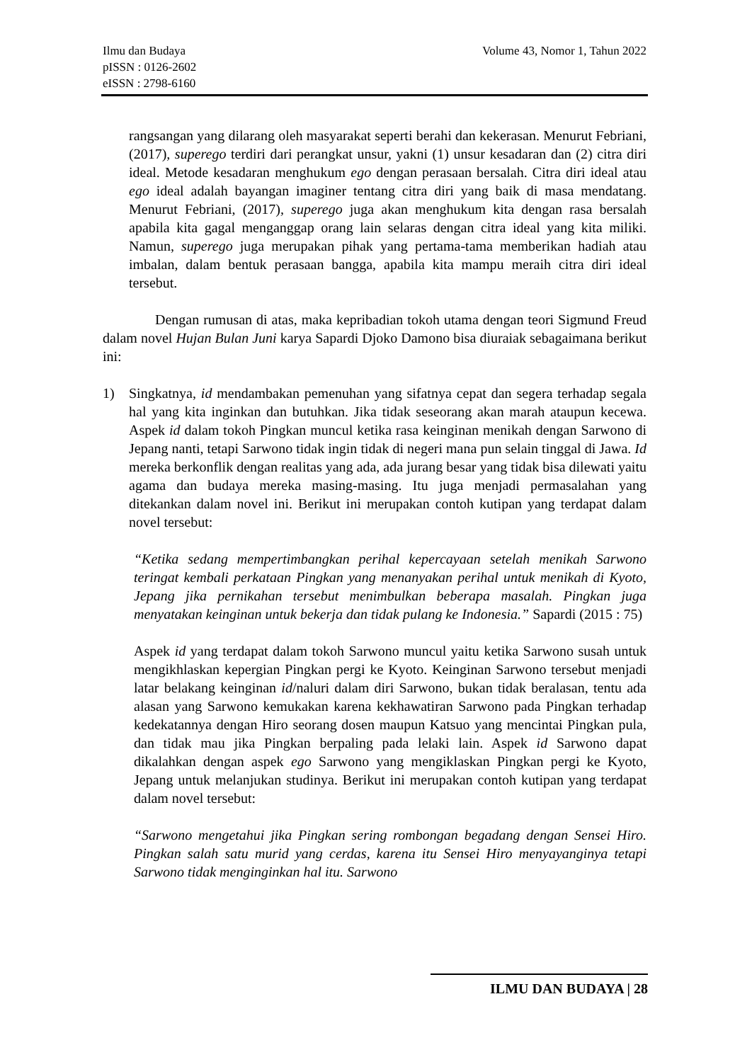Volume 43, Nomor 1, Tahun 2022 Ilmu dan Budaya
pISSN : 0126-2602
eISSN : 2798-6160
rangsangan yang dilarang oleh masyarakat seperti berahi dan kekerasan. Menurut Febriani, (2017), superego terdiri dari perangkat unsur, yakni (1) unsur kesadaran dan (2) citra diri ideal. Metode kesadaran menghukum ego dengan perasaan bersalah. Citra diri ideal atau ego ideal adalah bayangan imaginer tentang citra diri yang baik di masa mendatang. Menurut Febriani, (2017), superego juga akan menghukum kita dengan rasa bersalah apabila kita gagal menganggap orang lain selaras dengan citra ideal yang kita miliki. Namun, superego juga merupakan pihak yang pertama-tama memberikan hadiah atau imbalan, dalam bentuk perasaan bangga, apabila kita mampu meraih citra diri ideal tersebut.
Dengan rumusan di atas, maka kepribadian tokoh utama dengan teori Sigmund Freud dalam novel Hujan Bulan Juni karya Sapardi Djoko Damono bisa diuraiak sebagaimana berikut ini:
1) Singkatnya, id mendambakan pemenuhan yang sifatnya cepat dan segera terhadap segala hal yang kita inginkan dan butuhkan. Jika tidak seseorang akan marah ataupun kecewa. Aspek id dalam tokoh Pingkan muncul ketika rasa keinginan menikah dengan Sarwono di Jepang nanti, tetapi Sarwono tidak ingin tidak di negeri mana pun selain tinggal di Jawa. Id mereka berkonflik dengan realitas yang ada, ada jurang besar yang tidak bisa dilewati yaitu agama dan budaya mereka masing-masing. Itu juga menjadi permasalahan yang ditekankan dalam novel ini. Berikut ini merupakan contoh kutipan yang terdapat dalam novel tersebut:
“Ketika sedang mempertimbangkan perihal kepercayaan setelah menikah Sarwono teringat kembali perkataan Pingkan yang menanyakan perihal untuk menikah di Kyoto, Jepang jika pernikahan tersebut menimbulkan beberapa masalah. Pingkan juga menyatakan keinginan untuk bekerja dan tidak pulang ke Indonesia.” Sapardi (2015 : 75)
Aspek id yang terdapat dalam tokoh Sarwono muncul yaitu ketika Sarwono susah untuk mengikhlaskan kepergian Pingkan pergi ke Kyoto. Keinginan Sarwono tersebut menjadi latar belakang keinginan id/naluri dalam diri Sarwono, bukan tidak beralasan, tentu ada alasan yang Sarwono kemukakan karena kekhawatiran Sarwono pada Pingkan terhadap kedekatannya dengan Hiro seorang dosen maupun Katsuo yang mencintai Pingkan pula, dan tidak mau jika Pingkan berpaling pada lelaki lain. Aspek id Sarwono dapat dikalahkan dengan aspek ego Sarwono yang mengiklaskan Pingkan pergi ke Kyoto, Jepang untuk melanjukan studinya. Berikut ini merupakan contoh kutipan yang terdapat dalam novel tersebut:
“Sarwono mengetahui jika Pingkan sering rombongan begadang dengan Sensei Hiro. Pingkan salah satu murid yang cerdas, karena itu Sensei Hiro menyayanginya tetapi Sarwono tidak menginginkan hal itu. Sarwono
ILMU DAN BUDAYA | 28